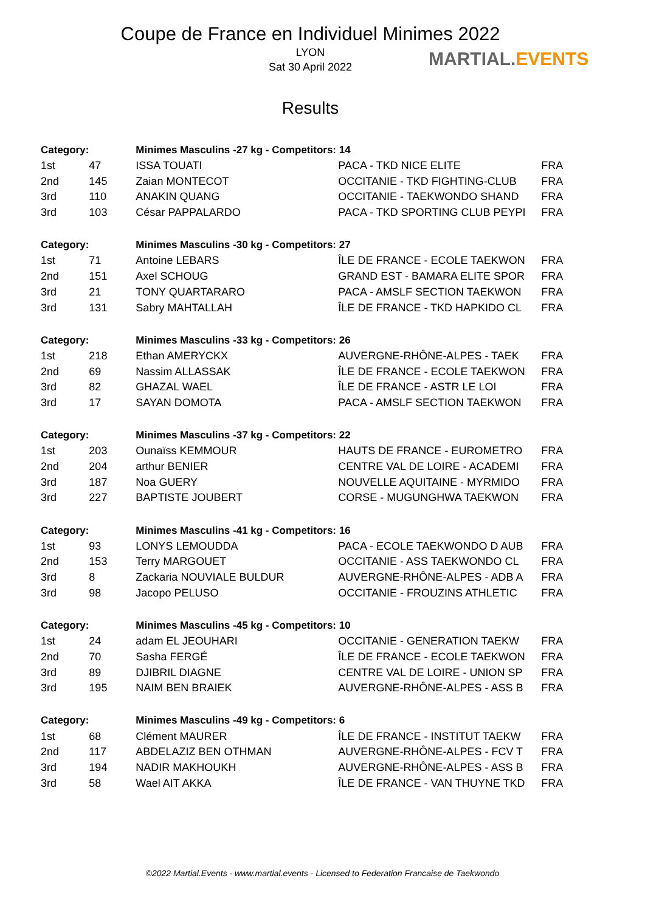Coupe de France en Individuel Minimes 2022
LYON
Sat 30 April 2022
Results
MARTIAL.EVENTS
| Category: | | Minimes Masculins -27 kg - Competitors: 14 | | |
| --- | --- | --- | --- | --- |
| 1st | 47 | ISSA TOUATI | PACA - TKD NICE ELITE | FRA |
| 2nd | 145 | Zaian MONTECOT | OCCITANIE - TKD FIGHTING-CLUB | FRA |
| 3rd | 110 | ANAKIN QUANG | OCCITANIE - TAEKWONDO SHAND | FRA |
| 3rd | 103 | César PAPPALARDO | PACA - TKD SPORTING CLUB PEYPI | FRA |
| Category: | | Minimes Masculins -30 kg - Competitors: 27 | | |
| 1st | 71 | Antoine LEBARS | ÎLE DE FRANCE - ECOLE TAEKWON | FRA |
| 2nd | 151 | Axel SCHOUG | GRAND EST - BAMARA ELITE SPOR | FRA |
| 3rd | 21 | TONY QUARTARARO | PACA - AMSLF SECTION TAEKWON | FRA |
| 3rd | 131 | Sabry MAHTALLAH | ÎLE DE FRANCE - TKD HAPKIDO CL | FRA |
| Category: | | Minimes Masculins -33 kg - Competitors: 26 | | |
| 1st | 218 | Ethan AMERYCKX | AUVERGNE-RHÔNE-ALPES - TAEK | FRA |
| 2nd | 69 | Nassim ALLASSAK | ÎLE DE FRANCE - ECOLE TAEKWON | FRA |
| 3rd | 82 | GHAZAL WAEL | ÎLE DE FRANCE - ASTR LE LOI | FRA |
| 3rd | 17 | SAYAN DOMOTA | PACA - AMSLF SECTION TAEKWON | FRA |
| Category: | | Minimes Masculins -37 kg - Competitors: 22 | | |
| 1st | 203 | Ounaïss KEMMOUR | HAUTS DE FRANCE - EUROMETRO | FRA |
| 2nd | 204 | arthur BENIER | CENTRE VAL DE LOIRE - ACADEMI | FRA |
| 3rd | 187 | Noa GUERY | NOUVELLE AQUITAINE - MYRMIDO | FRA |
| 3rd | 227 | BAPTISTE JOUBERT | CORSE - MUGUNGHWA TAEKWON | FRA |
| Category: | | Minimes Masculins -41 kg - Competitors: 16 | | |
| 1st | 93 | LONYS LEMOUDDA | PACA - ECOLE TAEKWONDO D AUB | FRA |
| 2nd | 153 | Terry MARGOUET | OCCITANIE - ASS TAEKWONDO CL | FRA |
| 3rd | 8 | Zackaria NOUVIALE BULDUR | AUVERGNE-RHÔNE-ALPES - ADB A | FRA |
| 3rd | 98 | Jacopo PELUSO | OCCITANIE - FROUZINS ATHLETIC | FRA |
| Category: | | Minimes Masculins -45 kg - Competitors: 10 | | |
| 1st | 24 | adam EL JEOUHARI | OCCITANIE - GENERATION TAEKW | FRA |
| 2nd | 70 | Sasha FERGÉ | ÎLE DE FRANCE - ECOLE TAEKWON | FRA |
| 3rd | 89 | DJIBRIL DIAGNE | CENTRE VAL DE LOIRE - UNION SP | FRA |
| 3rd | 195 | NAIM BEN BRAIEK | AUVERGNE-RHÔNE-ALPES - ASS B | FRA |
| Category: | | Minimes Masculins -49 kg - Competitors: 6 | | |
| 1st | 68 | Clément MAURER | ÎLE DE FRANCE - INSTITUT TAEKW | FRA |
| 2nd | 117 | ABDELAZIZ BEN OTHMAN | AUVERGNE-RHÔNE-ALPES - FCV T | FRA |
| 3rd | 194 | NADIR MAKHOUKH | AUVERGNE-RHÔNE-ALPES - ASS B | FRA |
| 3rd | 58 | Wael AIT AKKA | ÎLE DE FRANCE - VAN THUYNE TKD | FRA |
©2022 Martial.Events - www.martial.events - Licensed to Federation Francaise de Taekwondo